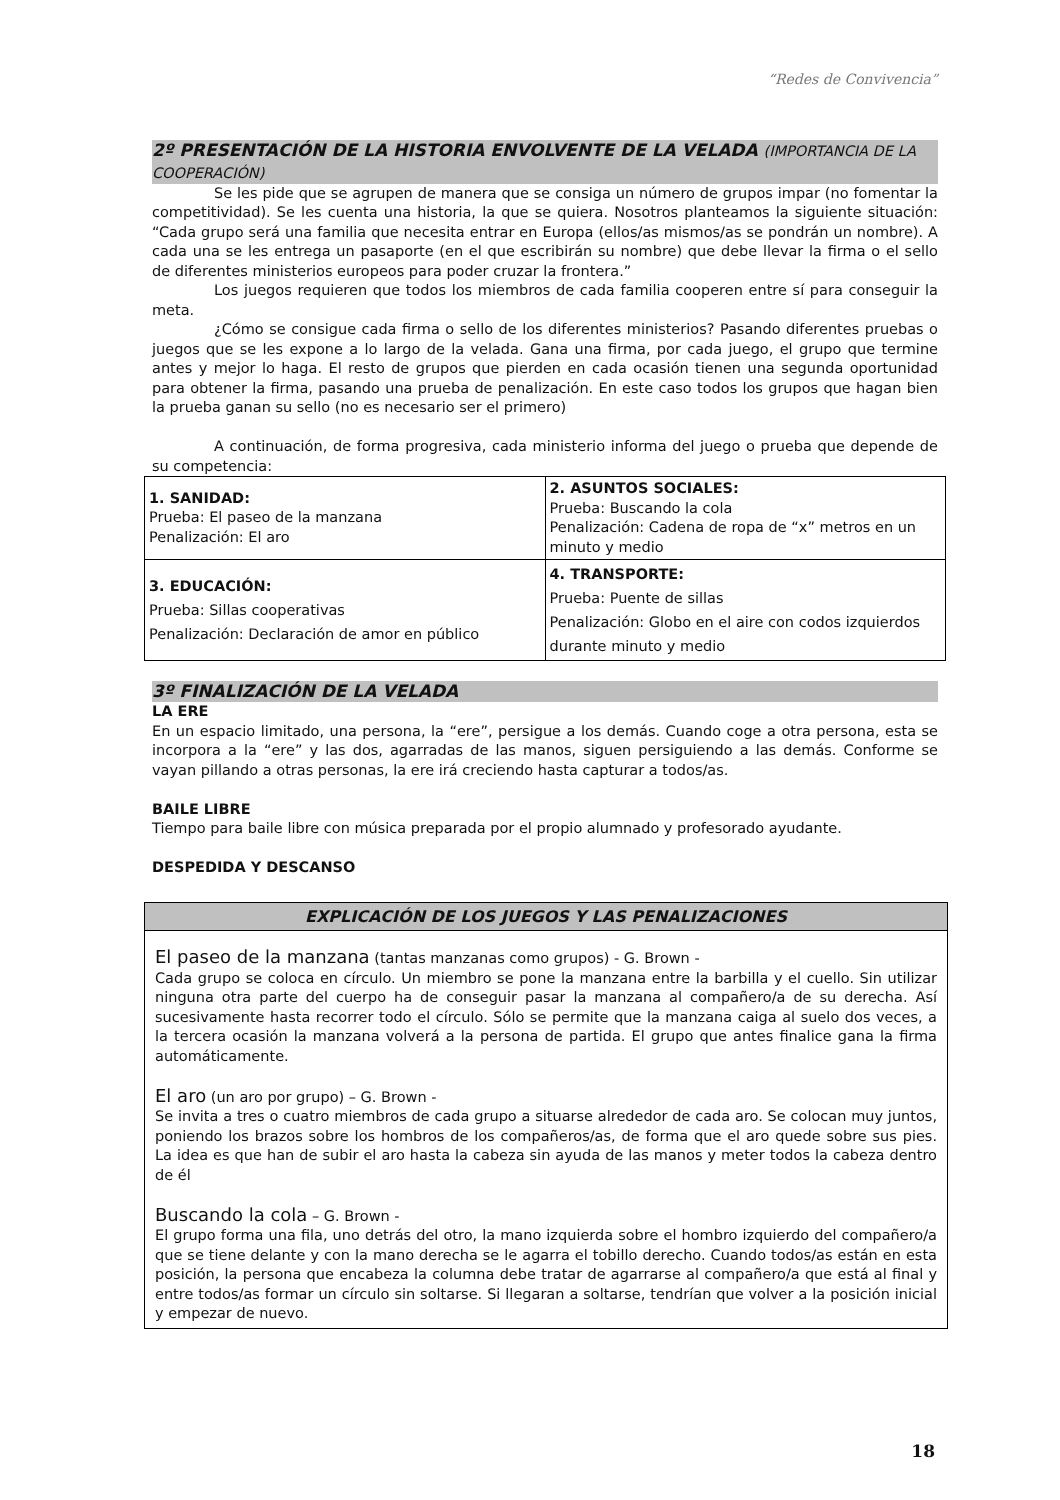“Redes de Convivencia”
2º PRESENTACIÓN DE LA HISTORIA ENVOLVENTE DE LA VELADA (IMPORTANCIA DE LA COOPERACIÓN)
Se les pide que se agrupen de manera que se consiga un número de grupos impar (no fomentar la competitividad). Se les cuenta una historia, la que se quiera. Nosotros planteamos la siguiente situación: “Cada grupo será una familia que necesita entrar en Europa (ellos/as mismos/as se pondrán un nombre). A cada una se les entrega un pasaporte (en el que escribirán su nombre) que debe llevar la firma o el sello de diferentes ministerios europeos para poder cruzar la frontera.”
Los juegos requieren que todos los miembros de cada familia cooperen entre sí para conseguir la meta.
¿Cómo se consigue cada firma o sello de los diferentes ministerios? Pasando diferentes pruebas o juegos que se les expone a lo largo de la velada. Gana una firma, por cada juego, el grupo que termine antes y mejor lo haga. El resto de grupos que pierden en cada ocasión tienen una segunda oportunidad para obtener la firma, pasando una prueba de penalización. En este caso todos los grupos que hagan bien la prueba ganan su sello (no es necesario ser el primero)
A continuación, de forma progresiva, cada ministerio informa del juego o prueba que depende de su competencia:
| 1. SANIDAD: Prueba: El paseo de la manzana Penalización: El aro | 2. ASUNTOS SOCIALES: Prueba: Buscando la cola Penalización: Cadena de ropa de “x” metros en un minuto y medio |
| 3. EDUCACIÓN: Prueba: Sillas cooperativas Penalización: Declaración de amor en público | 4. TRANSPORTE: Prueba: Puente de sillas Penalización: Globo en el aire con codos izquierdos durante minuto y medio |
3º FINALIZACIÓN DE LA VELADA
LA ERE
En un espacio limitado, una persona, la “ere”, persigue a los demás. Cuando coge a otra persona, esta se incorpora a la “ere” y las dos, agarradas de las manos, siguen persiguiendo a las demás. Conforme se vayan pillando a otras personas, la ere irá creciendo hasta capturar a todos/as.
BAILE LIBRE
Tiempo para baile libre con música preparada por el propio alumnado y profesorado ayudante.
DESPEDIDA Y DESCANSO
EXPLICACIÓN DE LOS JUEGOS Y LAS PENALIZACIONES
El paseo de la manzana (tantas manzanas como grupos) - G. Brown -
Cada grupo se coloca en círculo. Un miembro se pone la manzana entre la barbilla y el cuello. Sin utilizar ninguna otra parte del cuerpo ha de conseguir pasar la manzana al compañero/a de su derecha. Así sucesivamente hasta recorrer todo el círculo. Sólo se permite que la manzana caiga al suelo dos veces, a la tercera ocasión la manzana volverá a la persona de partida. El grupo que antes finalice gana la firma automáticamente.
El aro (un aro por grupo) – G. Brown -
Se invita a tres o cuatro miembros de cada grupo a situarse alrededor de cada aro. Se colocan muy juntos, poniendo los brazos sobre los hombros de los compañeros/as, de forma que el aro quede sobre sus pies. La idea es que han de subir el aro hasta la cabeza sin ayuda de las manos y meter todos la cabeza dentro de él
Buscando la cola – G. Brown -
El grupo forma una fila, uno detrás del otro, la mano izquierda sobre el hombro izquierdo del compañero/a que se tiene delante y con la mano derecha se le agarra el tobillo derecho. Cuando todos/as están en esta posición, la persona que encabeza la columna debe tratar de agarrarse al compañero/a que está al final y entre todos/as formar un círculo sin soltarse. Si llegaran a soltarse, tendrían que volver a la posición inicial y empezar de nuevo.
18